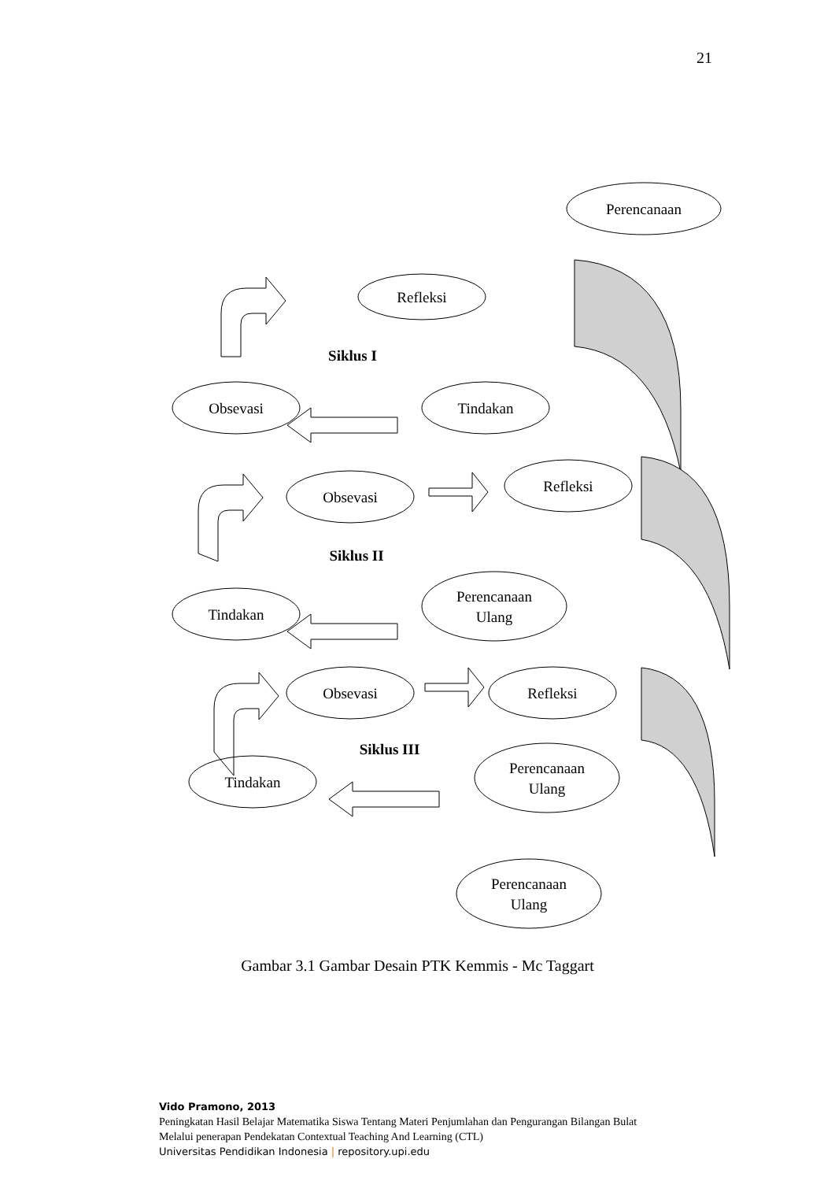21
Perencanaan
Refleksi
Obsevasi
Tindakan
Obsevasi
Refleksi
Tindakan
Perencanaan
Ulang
Obsevasi
Refleksi
Tindakan
Perencanaan
Ulang
Perencanaan
Ulang
Siklus I
Siklus II
Siklus III
Gambar 3.1 Gambar Desain PTK Kemmis - Mc Taggart
Vido Pramono, 2013
Peningkatan Hasil Belajar Matematika Siswa Tentang Materi Penjumlahan dan Pengurangan Bilangan Bulat
Melalui penerapan Pendekatan Contextual Teaching And Learning (CTL)
Universitas Pendidikan Indonesia | repository.upi.edu